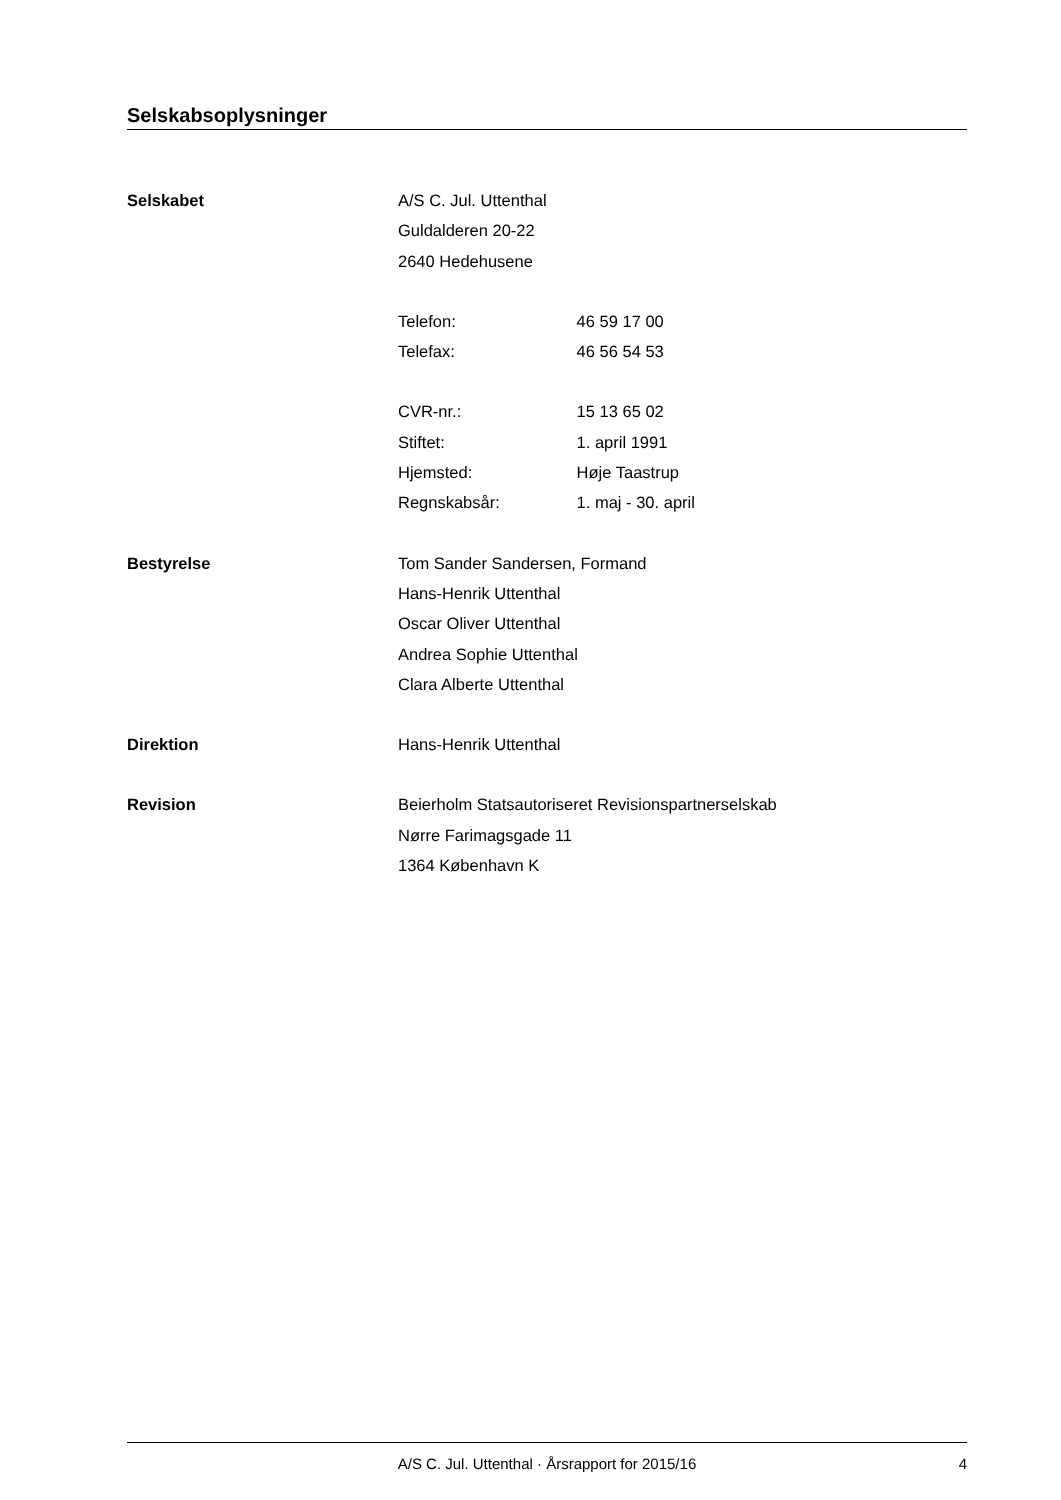Selskabsoplysninger
Selskabet
A/S C. Jul. Uttenthal
Guldalderen 20-22
2640 Hedehusene
Telefon: 46 59 17 00
Telefax: 46 56 54 53
CVR-nr.: 15 13 65 02
Stiftet: 1. april 1991
Hjemsted: Høje Taastrup
Regnskabsår: 1. maj - 30. april
Bestyrelse
Tom Sander Sandersen, Formand
Hans-Henrik Uttenthal
Oscar Oliver Uttenthal
Andrea Sophie Uttenthal
Clara Alberte Uttenthal
Direktion
Hans-Henrik Uttenthal
Revision
Beierholm Statsautoriseret Revisionspartnerselskab
Nørre Farimagsgade 11
1364 København K
A/S C. Jul. Uttenthal · Årsrapport for 2015/16 4